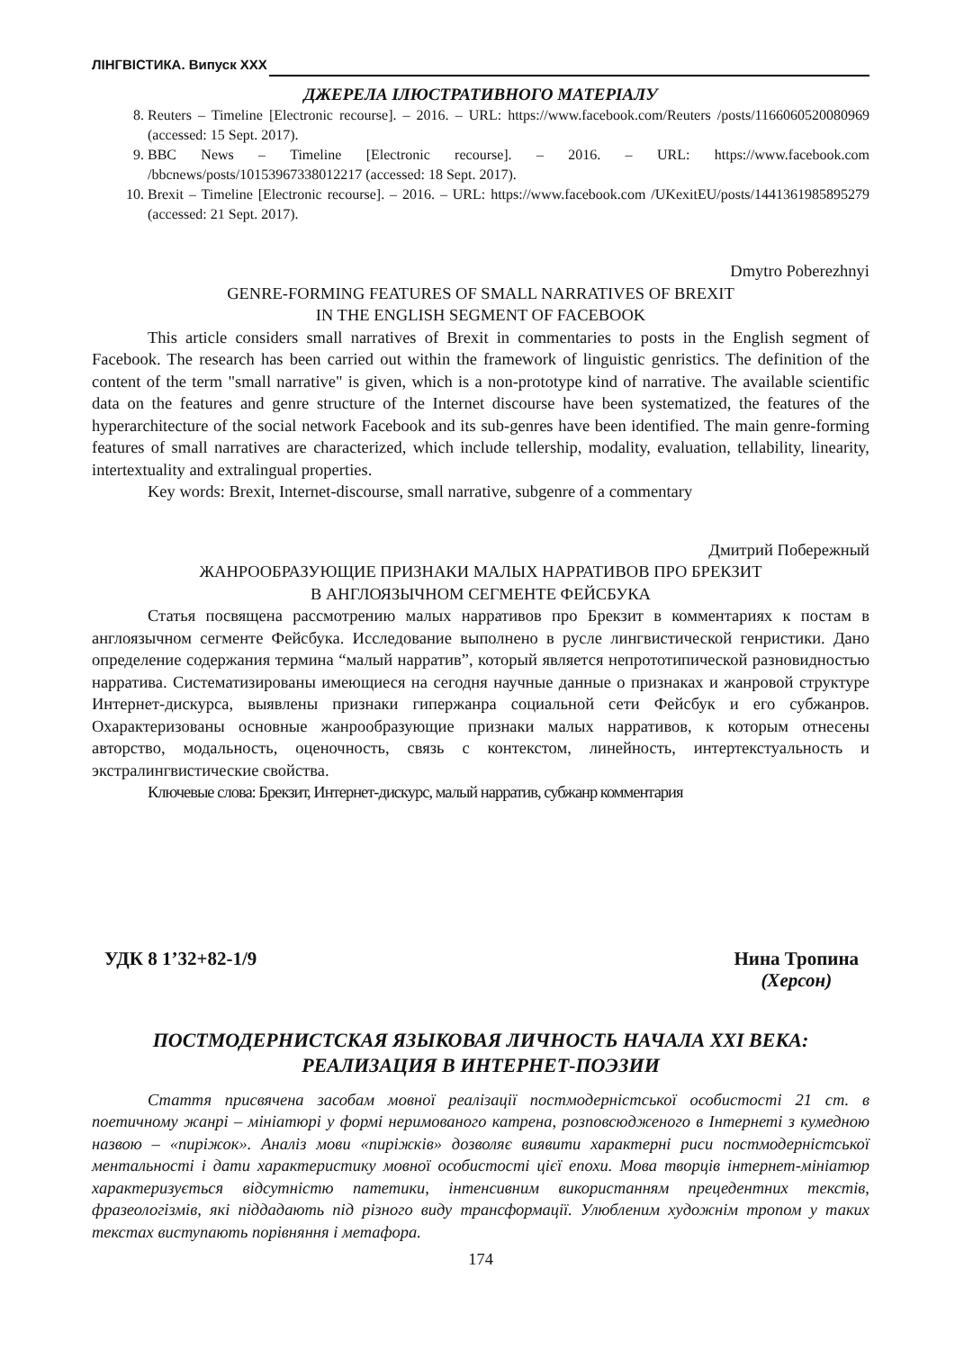ЛІНГВІСТИКА. Випуск XXX
ДЖЕРЕЛА ІЛЮСТРАТИВНОГО МАТЕРІАЛУ
8. Reuters – Timeline [Electronic recourse]. – 2016. – URL: https://www.facebook.com/Reuters /posts/1166060520080969 (accessed: 15 Sept. 2017).
9. BBC News – Timeline [Electronic recourse]. – 2016. – URL: https://www.facebook.com /bbcnews/posts/10153967338012217 (accessed: 18 Sept. 2017).
10. Brexit – Timeline [Electronic recourse]. – 2016. – URL: https://www.facebook.com /UKexitEU/posts/1441361985895279 (accessed: 21 Sept. 2017).
Dmytro Poberezhnyi
GENRE-FORMING FEATURES OF SMALL NARRATIVES OF BREXIT
IN THE ENGLISH SEGMENT OF FACEBOOK
This article considers small narratives of Brexit in commentaries to posts in the English segment of Facebook. The research has been carried out within the framework of linguistic genristics. The definition of the content of the term "small narrative" is given, which is a non-prototype kind of narrative. The available scientific data on the features and genre structure of the Internet discourse have been systematized, the features of the hyperarchitecture of the social network Facebook and its sub-genres have been identified. The main genre-forming features of small narratives are characterized, which include tellership, modality, evaluation, tellability, linearity, intertextuality and extralingual properties.
Key words: Brexit, Internet-discourse, small narrative, subgenre of a commentary
Дмитрий Побережный
ЖАНРООБРАЗУЮЩИЕ ПРИЗНАКИ МАЛЫХ НАРРАТИВОВ ПРО БРЕКЗИТ
В АНГЛОЯЗЫЧНОМ СЕГМЕНТЕ ФЕЙСБУКА
Статья посвящена рассмотрению малых нарративов про Брекзит в комментариях к постам в англоязычном сегменте Фейсбука. Исследование выполнено в русле лингвистической генристики. Дано определение содержания термина “малый нарратив”, который является непрототипической разновидностью нарратива. Систематизированы имеющиеся на сегодня научные данные о признаках и жанровой структуре Интернет-дискурса, выявлены признаки гипержанра социальной сети Фейсбук и его субжанров. Охарактеризованы основные жанрообразующие признаки малых нарративов, к которым отнесены авторство, модальность, оценочность, связь с контекстом, линейность, интертекстуальность и экстралингвистические свойства.
Ключевые слова: Брекзит, Интернет-дискурс, малый нарратив, субжанр комментария
УДК 8 1’32+82-1/9 Нина Тропина
(Херсон)
ПОСТМОДЕРНИСТСКАЯ ЯЗЫКОВАЯ ЛИЧНОСТЬ НАЧАЛА XXI ВЕКА:
РЕАЛИЗАЦИЯ В ИНТЕРНЕТ-ПОЭЗИИ
Стаття присвячена засобам мовної реалізації постмодерністської особистості 21 ст. в поетичному жанрі – мініатюрі у формі неримованого катрена, розповсюдженого в Інтернеті з кумедною назвою – «пиріжок». Аналіз мови «пиріжків» дозволяє виявити характерні риси постмодерністської ментальності і дати характеристику мовної особистості цієї епохи. Мова творців інтернет-мініатюр характеризується відсутністю патетики, інтенсивним використанням прецедентних текстів, фразеологізмів, які піддадають під різного виду трансформації. Улюбленим художнім тропом у таких текстах виступають порівняння і метафора.
174